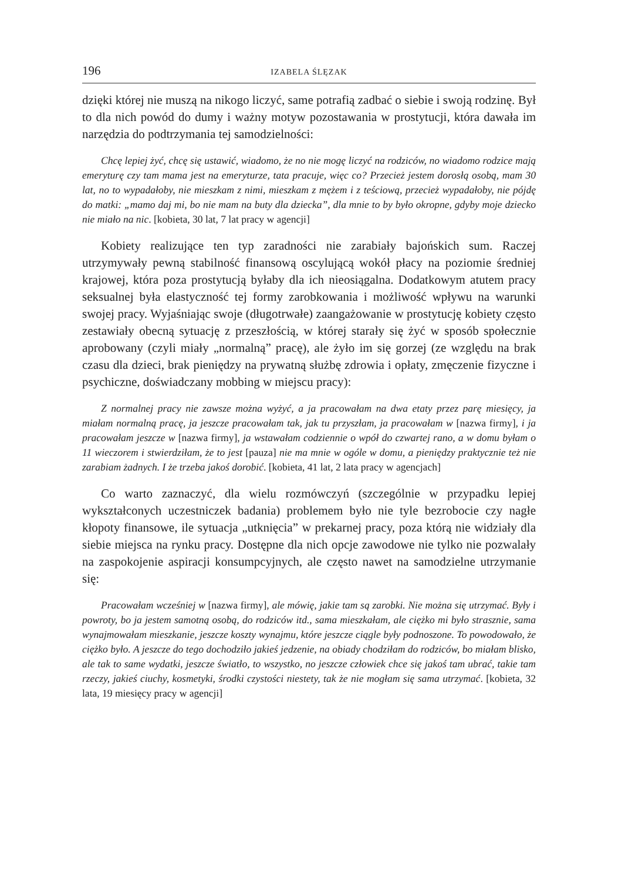196 IZABELA ŚLĘZAK
dzięki której nie muszą na nikogo liczyć, same potrafią zadbać o siebie i swoją rodzinę. Był to dla nich powód do dumy i ważny motyw pozostawania w prostytucji, która dawała im narzędzia do podtrzymania tej samodzielności:
Chcę lepiej żyć, chcę się ustawić, wiadomo, że no nie mogę liczyć na rodziców, no wiadomo rodzice mają emeryturę czy tam mama jest na emeryturze, tata pracuje, więc co? Przecież jestem dorosłą osobą, mam 30 lat, no to wypadałoby, nie mieszkam z nimi, mieszkam z mężem i z teściową, przecież wypadałoby, nie pójdę do matki: „mamo daj mi, bo nie mam na buty dla dziecka”, dla mnie to by było okropne, gdyby moje dziecko nie miało na nic. [kobieta, 30 lat, 7 lat pracy w agencji]
Kobiety realizujące ten typ zaradności nie zarabiały bajońskich sum. Raczej utrzymywały pewną stabilność finansową oscylującą wokół płacy na poziomie średniej krajowej, która poza prostytucją byłaby dla ich nieosiągalna. Dodatkowym atutem pracy seksualnej była elastyczność tej formy zarobkowania i możliwość wpływu na warunki swojej pracy. Wyjaśniając swoje (długotrwałe) zaangażowanie w prostytucję kobiety często zestawiały obecną sytuację z przeszłością, w której starały się żyć w sposób społecznie aprobowany (czyli miały „normalną” pracę), ale żyło im się gorzej (ze względu na brak czasu dla dzieci, brak pieniędzy na prywatną służbę zdrowia i opłaty, zmęczenie fizyczne i psychiczne, doświadczany mobbing w miejscu pracy):
Z normalnej pracy nie zawsze można wyżyć, a ja pracowałam na dwa etaty przez parę miesięcy, ja miałam normalną pracę, ja jeszcze pracowałam tak, jak tu przyszłam, ja pracowałam w [nazwa firmy], i ja pracowałam jeszcze w [nazwa firmy], ja wstawałam codziennie o wpół do czwartej rano, a w domu byłam o 11 wieczorem i stwierdziłam, że to jest [pauza] nie ma mnie w ogóle w domu, a pieniędzy praktycznie też nie zarabiam żadnych. I że trzeba jakoś dorobić. [kobieta, 41 lat, 2 lata pracy w agencjach]
Co warto zaznaczyć, dla wielu rozmówczyń (szczególnie w przypadku lepiej wykształconych uczestniczek badania) problemem było nie tyle bezrobocie czy nagłe kłopoty finansowe, ile sytuacja „utknięcia” w prekarnej pracy, poza którą nie widziały dla siebie miejsca na rynku pracy. Dostępne dla nich opcje zawodowe nie tylko nie pozwalały na zaspokojenie aspiracji konsumpcyjnych, ale często nawet na samodzielne utrzymanie się:
Pracowałam wcześniej w [nazwa firmy], ale mówię, jakie tam są zarobki. Nie można się utrzymać. Były i powroty, bo ja jestem samotną osobą, do rodziców itd., sama mieszkałam, ale ciężko mi było strasznie, sama wynajmowałam mieszkanie, jeszcze koszty wynajmu, które jeszcze ciągle były podnoszone. To powodowało, że ciężko było. A jeszcze do tego dochodziło jakieś jedzenie, na obiady chodziłam do rodziców, bo miałam blisko, ale tak to same wydatki, jeszcze światło, to wszystko, no jeszcze człowiek chce się jakoś tam ubrać, takie tam rzeczy, jakieś ciuchy, kosmetyki, środki czystości niestety, tak że nie mogłam się sama utrzymać. [kobieta, 32 lata, 19 miesięcy pracy w agencji]